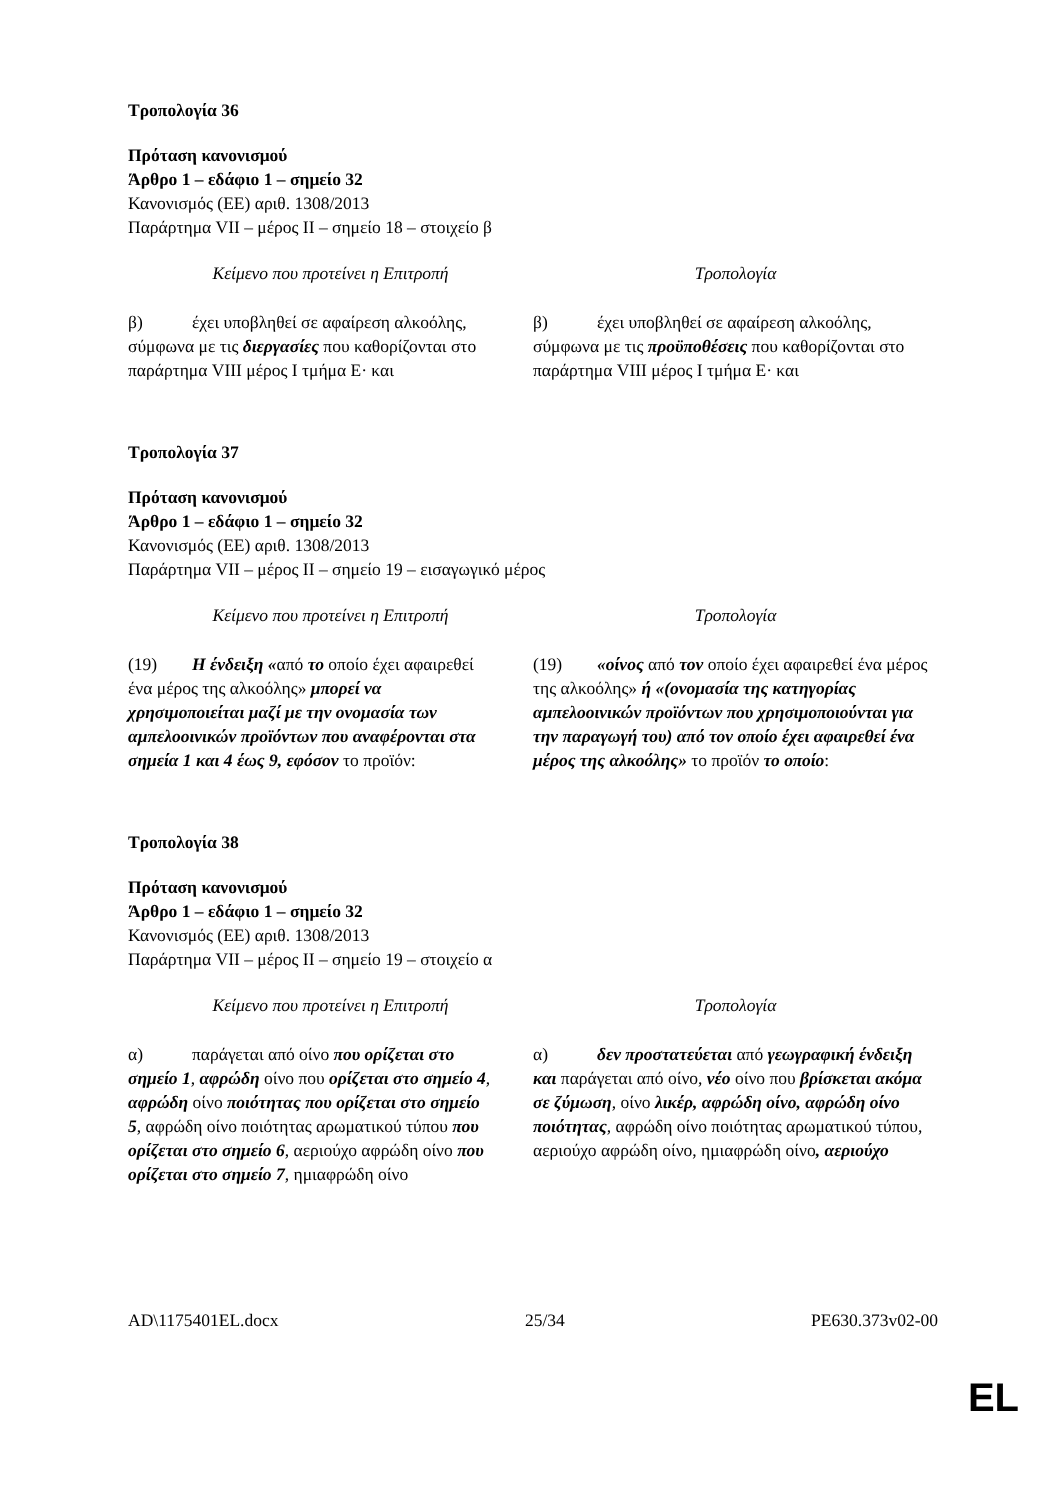Τροπολογία 36
Πρόταση κανονισμού
Άρθρο 1 – εδάφιο 1 – σημείο 32
Κανονισμός (ΕΕ) αριθ. 1308/2013
Παράρτημα VII – μέρος II – σημείο 18 – στοιχείο β
| Κείμενο που προτείνει η Επιτροπή | Τροπολογία |
| --- | --- |
| β) έχει υποβληθεί σε αφαίρεση αλκοόλης, σύμφωνα με τις διεργασίες που καθορίζονται στο παράρτημα VIII μέρος I τμήμα Ε· και | β) έχει υποβληθεί σε αφαίρεση αλκοόλης, σύμφωνα με τις προϋποθέσεις που καθορίζονται στο παράρτημα VIII μέρος I τμήμα Ε· και |
Τροπολογία 37
Πρόταση κανονισμού
Άρθρο 1 – εδάφιο 1 – σημείο 32
Κανονισμός (ΕΕ) αριθ. 1308/2013
Παράρτημα VII – μέρος II – σημείο 19 – εισαγωγικό μέρος
| Κείμενο που προτείνει η Επιτροπή | Τροπολογία |
| --- | --- |
| (19) Η ένδειξη « από το οποίο έχει αφαιρεθεί ένα μέρος της αλκοόλης» μπορεί να χρησιμοποιείται μαζί με την ονομασία των αμπελοοινικών προϊόντων που αναφέρονται στα σημεία 1 και 4 έως 9, εφόσον το προϊόν: | (19) «οίνος από τον οποίο έχει αφαιρεθεί ένα μέρος της αλκοόλης» ή «(ονομασία της κατηγορίας αμπελοοινικών προϊόντων που χρησιμοποιούνται για την παραγωγή του) από τον οποίο έχει αφαιρεθεί ένα μέρος της αλκοόλης» το προϊόν το οποίο : |
Τροπολογία 38
Πρόταση κανονισμού
Άρθρο 1 – εδάφιο 1 – σημείο 32
Κανονισμός (ΕΕ) αριθ. 1308/2013
Παράρτημα VII – μέρος II – σημείο 19 – στοιχείο α
| Κείμενο που προτείνει η Επιτροπή | Τροπολογία |
| --- | --- |
| α) παράγεται από οίνο που ορίζεται στο σημείο 1 , αφρώδη οίνο που ορίζεται στο σημείο 4 , αφρώδη οίνο ποιότητας που ορίζεται στο σημείο 5 , αφρώδη οίνο ποιότητας αρωματικού τύπου που ορίζεται στο σημείο 6 , αεριούχο αφρώδη οίνο που ορίζεται στο σημείο 7 , ημιαφρώδη οίνο | α) δεν προστατεύεται από γεωγραφική ένδειξη και παράγεται από οίνο, νέο οίνο που βρίσκεται ακόμα σε ζύμωση , οίνο λικέρ, αφρώδη οίνο, αφρώδη οίνο ποιότητας , αφρώδη οίνο ποιότητας αρωματικού τύπου, αεριούχο αφρώδη οίνο, ημιαφρώδη οίνο , αεριούχο |
AD\1175401EL.docx 25/34 PE630.373v02-00
EL